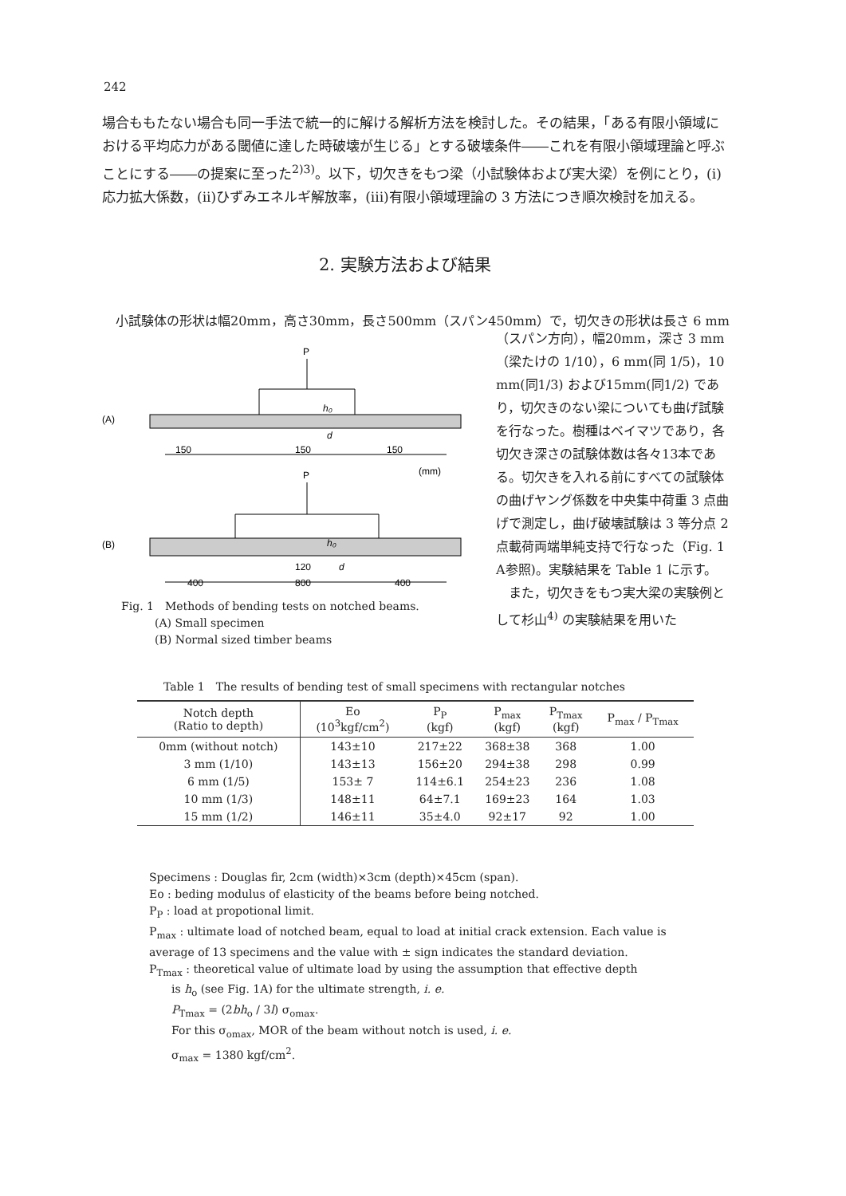242
場合ももたない場合も同一手法で統一的に解ける解析方法を検討した。その結果，「ある有限小領域における平均応力がある閾値に達した時破壊が生じる」とする破壊条件――これを有限小領域理論と呼ぶことにする――の提案に至った<sup>2)3)</sup>。以下，切欠きをもつ梁（小試験体および実大梁）を例にとり，(i)応力拡大係数，(ii)ひずみエネルギ解放率，(iii)有限小領域理論の 3 方法につき順次検討を加える。
2. 実験方法および結果
小試験体の形状は幅20mm，高さ30mm，長さ500mm（スパン450mm）で，切欠きの形状は長さ 6 mm
（スパン方向），幅20mm，深さ 3 mm（梁たけの 1/10），6 mm(同 1/5)，10 mm(同1/3) および15mm(同1/2) であり，切欠きのない梁についても曲げ試験を行なった。樹種はベイマツであり，各切欠き深さの試験体数は各々13本である。切欠きを入れる前にすべての試験体の曲げヤング係数を中央集中荷重 3 点曲げで測定し，曲げ破壊試験は 3 等分点 2 点載荷両端単純支持で行なった（Fig. 1 A参照)。実験結果を Table 1 に示す。
　また，切欠きをもつ実大梁の実験例として杉山<sup>4)</sup> の実験結果を用いた
P
(A)
h₀
d
150
150
150
(mm)
P
(B)
h₀
d
120
400
800
400
Fig. 1　Methods of bending tests on notched beams.
　　　(A) Small specimen
　　　(B) Normal sized timber beams
Table 1　The results of bending test of small specimens with rectangular notches
| Notch depth (Ratio to depth) | Eo (10<sup>3</sup>kgf/cm<sup>2</sup>) | P<sub>P</sub> (kgf) | P<sub>max</sub> (kgf) | P<sub>Tmax</sub> (kgf) | P<sub>max</sub> / P<sub>Tmax</sub> |
| --- | --- | --- | --- | --- | --- |
| 0mm (without notch) | 143±10 | 217±22 | 368±38 | 368 | 1.00 |
| 3 mm (1/10) | 143±13 | 156±20 | 294±38 | 298 | 0.99 |
| 6 mm (1/5) | 153± 7 | 114±6.1 | 254±23 | 236 | 1.08 |
| 10 mm (1/3) | 148±11 | 64±7.1 | 169±23 | 164 | 1.03 |
| 15 mm (1/2) | 146±11 | 35±4.0 | 92±17 | 92 | 1.00 |
Specimens : Douglas fir, 2cm (width)×3cm (depth)×45cm (span).
Eo : beding modulus of elasticity of the beams before being notched.
P<sub>P</sub> : load at propotional limit.
P<sub>max</sub> : ultimate load of notched beam, equal to load at initial crack extension. Each value is average of 13 specimens and the value with ± sign indicates the standard deviation.
P<sub>Tmax</sub> : theoretical value of ultimate load by using the assumption that effective depth
　　is h<sub>o</sub> (see Fig. 1A) for the ultimate strength, i. e.
　　P<sub>Tmax</sub> = (2bh<sub>o</sub> / 3l) σ<sub>omax</sub>.
　　For this σ<sub>omax</sub>, MOR of the beam without notch is used, i. e.
　　σ<sub>max</sub> = 1380 kgf/cm<sup>2</sup>.